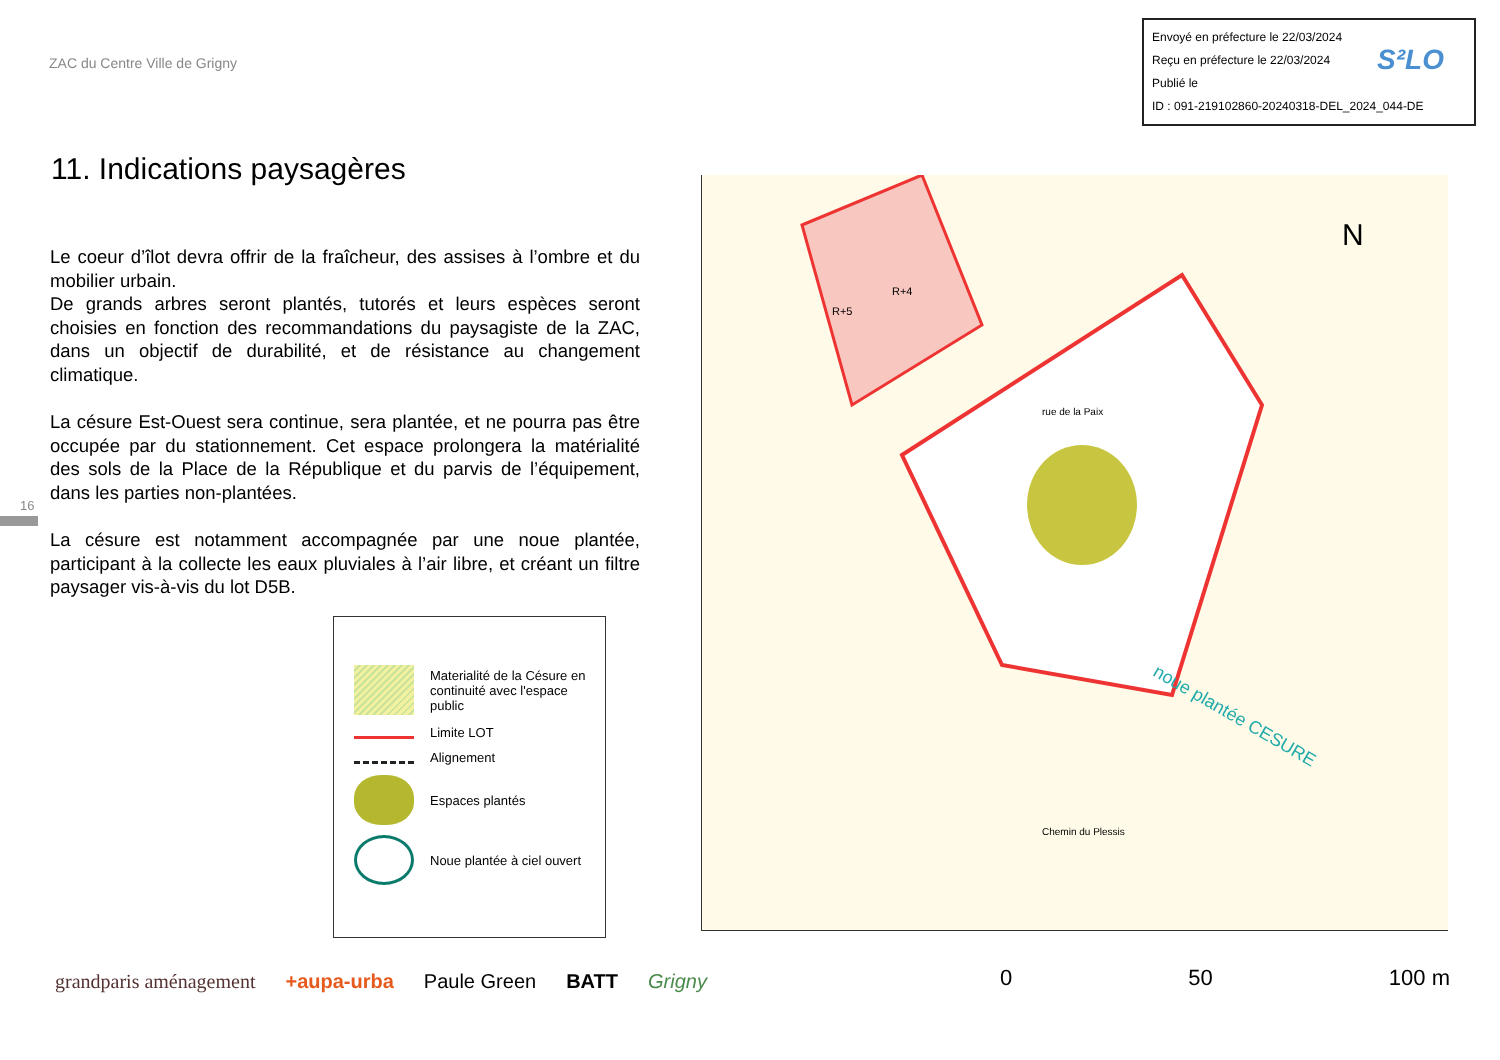ZAC du Centre Ville de Grigny
Envoyé en préfecture le 22/03/2024
Reçu en préfecture le 22/03/2024
Publié le
ID : 091-219102860-20240318-DEL_2024_044-DE
S²LO
11. Indications paysagères
Le coeur d’îlot devra offrir de la fraîcheur, des assises à l’ombre et du mobilier urbain.
De grands arbres seront plantés, tutorés et leurs espèces seront choisies en fonction des recommandations du paysagiste de la ZAC, dans un objectif de durabilité, et de résistance au changement climatique.
La césure Est-Ouest sera continue, sera plantée, et ne pourra pas être occupée par du stationnement. Cet espace prolongera la matérialité des sols de la Place de la République et du parvis de l’équipement, dans les parties non-plantées.
La césure est notamment accompagnée par une noue plantée, participant à la collecte les eaux pluviales à l’air libre, et créant un filtre paysager vis-à-vis du lot D5B.
16
Materialité de la Césure en continuité avec l'espace public
Limite LOT
Alignement
Espaces plantés
Noue plantée à ciel ouvert
R+4
R+5
noue plantée CESURE
N
rue de la Paix
Chemin du Plessis
0 50 100 m
grandparis aménagement +aupa-urba Paule Green BATT Grigny